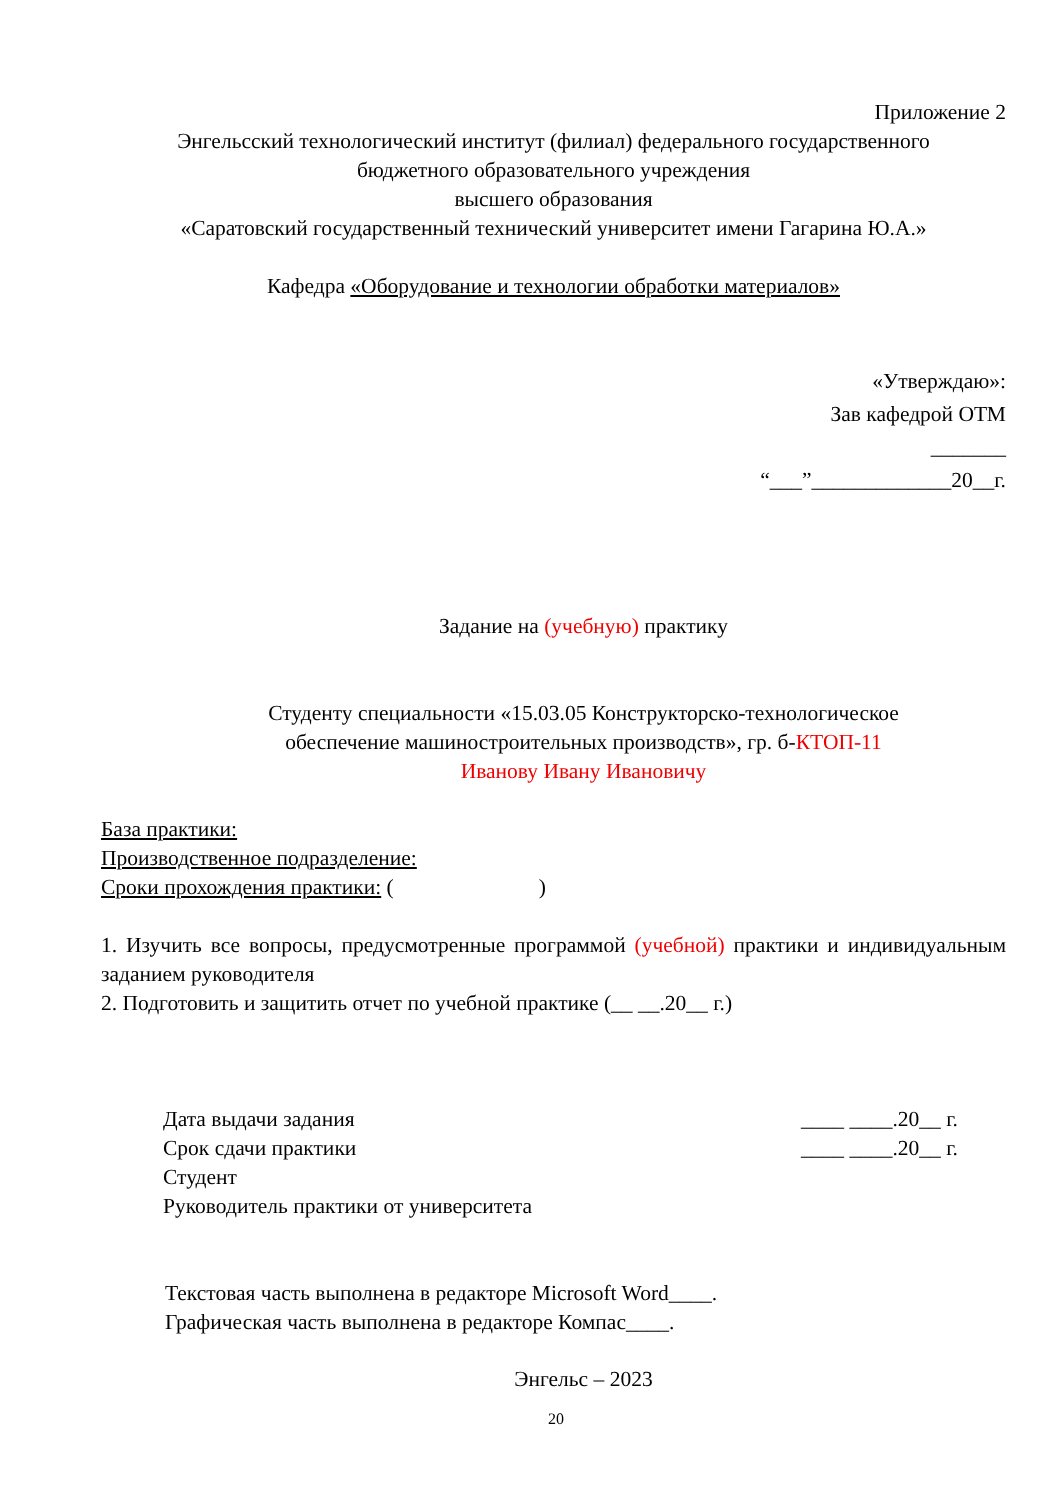Приложение 2
Энгельсский технологический институт (филиал) федерального государственного
бюджетного образовательного учреждения
высшего образования
«Саратовский государственный технический университет имени Гагарина Ю.А.»
Кафедра «Оборудование и технологии обработки материалов»
«Утверждаю»:
Зав кафедрой ОТМ
_______
“___”_____________20__г.
Задание на (учебную) практику
Студенту специальности «15.03.05 Конструкторско-технологическое
обеспечение машиностроительных производств», гр. б-КТОП-11
Иванову Ивану Ивановичу
База практики:
Производственное подразделение:
Сроки прохождения практики: ( )
1. Изучить все вопросы, предусмотренные программой (учебной) практики и индивидуальным заданием руководителя
2. Подготовить и защитить отчет по учебной практике (__ __.20__ г.)
Дата выдачи задания ____ ____.20__ г.
Срок сдачи практики ____ ____.20__ г.
Студент
Руководитель практики от университета
Текстовая часть выполнена в редакторе Microsoft Word____.
Графическая часть выполнена в редакторе Компас____.
Энгельс – 2023
20